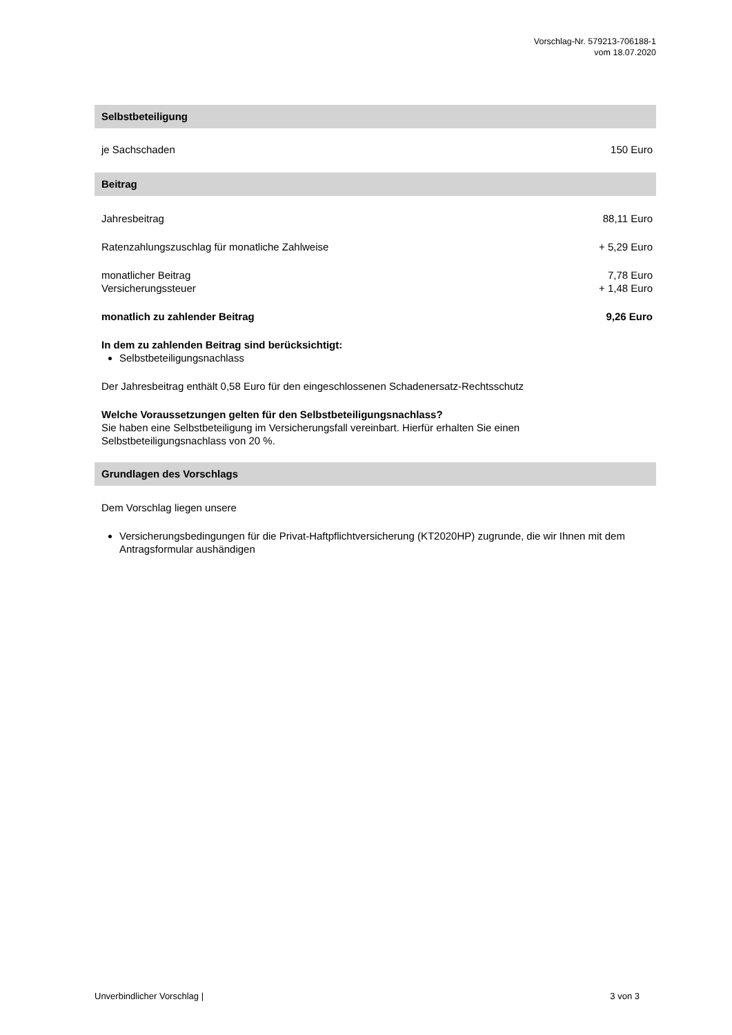Vorschlag-Nr. 579213-706188-1
vom 18.07.2020
Selbstbeteiligung
je Sachschaden 150 Euro
Beitrag
Jahresbeitrag 88,11 Euro
Ratenzahlungszuschlag für monatliche Zahlweise + 5,29 Euro
monatlicher Beitrag 7,78 Euro
Versicherungssteuer + 1,48 Euro
monatlich zu zahlender Beitrag 9,26 Euro
In dem zu zahlenden Beitrag sind berücksichtigt:
Selbstbeteiligungsnachlass
Der Jahresbeitrag enthält 0,58 Euro für den eingeschlossenen Schadenersatz-Rechtsschutz
Welche Voraussetzungen gelten für den Selbstbeteiligungsnachlass?
Sie haben eine Selbstbeteiligung im Versicherungsfall vereinbart. Hierfür erhalten Sie einen
Selbstbeteiligungsnachlass von 20 %.
Grundlagen des Vorschlags
Dem Vorschlag liegen unsere
Versicherungsbedingungen für die Privat-Haftpflichtversicherung (KT2020HP) zugrunde, die wir Ihnen mit dem Antragsformular aushändigen
Unverbindlicher Vorschlag | 3 von 3